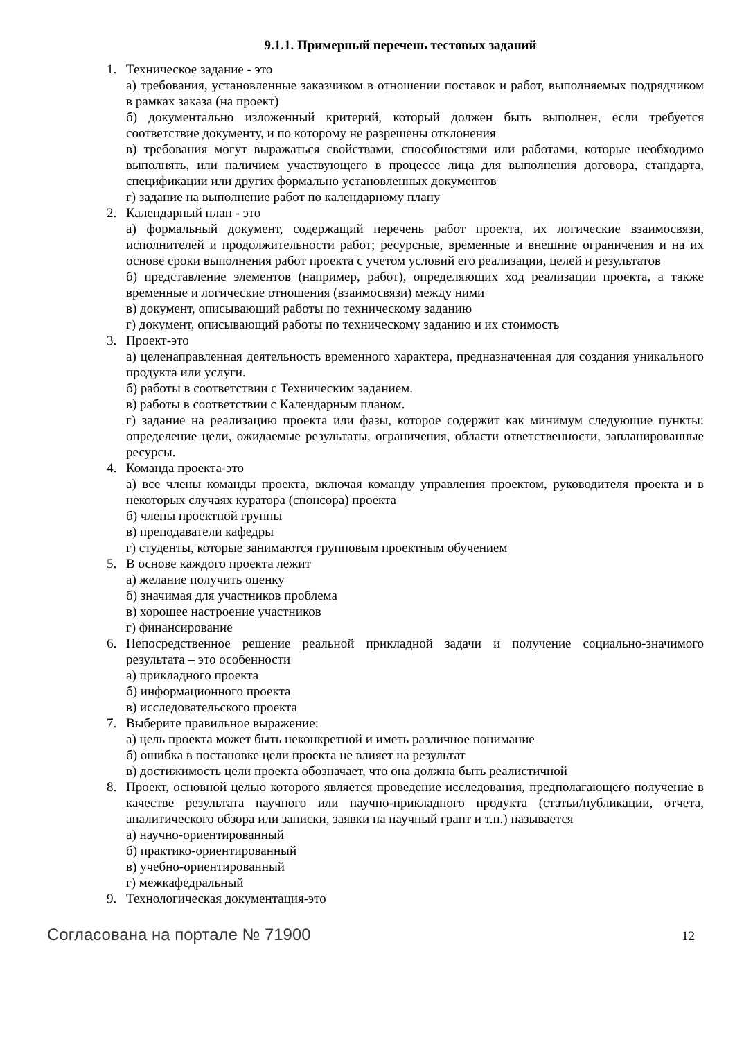9.1.1. Примерный перечень тестовых заданий
1. Техническое задание - это
а) требования, установленные заказчиком в отношении поставок и работ, выполняемых подрядчиком в рамках заказа (на проект)
б) документально изложенный критерий, который должен быть выполнен, если требуется соответствие документу, и по которому не разрешены отклонения
в) требования могут выражаться свойствами, способностями или работами, которые необходимо выполнять, или наличием участвующего в процессе лица для выполнения договора, стандарта, спецификации или других формально установленных документов
г) задание на выполнение работ по календарному плану
2. Календарный план - это
а) формальный документ, содержащий перечень работ проекта, их логические взаимосвязи, исполнителей и продолжительности работ; ресурсные, временные и внешние ограничения и на их основе сроки выполнения работ проекта с учетом условий его реализации, целей и результатов
б) представление элементов (например, работ), определяющих ход реализации проекта, а также временные и логические отношения (взаимосвязи) между ними
в) документ, описывающий работы по техническому заданию
г) документ, описывающий работы по техническому заданию и их стоимость
3. Проект-это
а) целенаправленная деятельность временного характера, предназначенная для создания уникального продукта или услуги.
б) работы в соответствии с Техническим заданием.
в) работы в соответствии с Календарным планом.
г) задание на реализацию проекта или фазы, которое содержит как минимум следующие пункты: определение цели, ожидаемые результаты, ограничения, области ответственности, запланированные ресурсы.
4. Команда проекта-это
а) все члены команды проекта, включая команду управления проектом, руководителя проекта и в некоторых случаях куратора (спонсора) проекта
б) члены проектной группы
в) преподаватели кафедры
г) студенты, которые занимаются групповым проектным обучением
5. В основе каждого проекта лежит
а) желание получить оценку
б) значимая для участников проблема
в) хорошее настроение участников
г) финансирование
6. Непосредственное решение реальной прикладной задачи и получение социально-значимого результата – это особенности
а) прикладного проекта
б) информационного проекта
в) исследовательского проекта
7. Выберите правильное выражение:
а) цель проекта может быть неконкретной и иметь различное понимание
б) ошибка в постановке цели проекта не влияет на результат
в) достижимость цели проекта обозначает, что она должна быть реалистичной
8. Проект, основной целью которого является проведение исследования, предполагающего получение в качестве результата научного или научно-прикладного продукта (статьи/публикации, отчета, аналитического обзора или записки, заявки на научный грант и т.п.) называется
а) научно-ориентированный
б) практико-ориентированный
в) учебно-ориентированный
г) межкафедральный
9. Технологическая документация-это
Согласована на портале № 71900 12